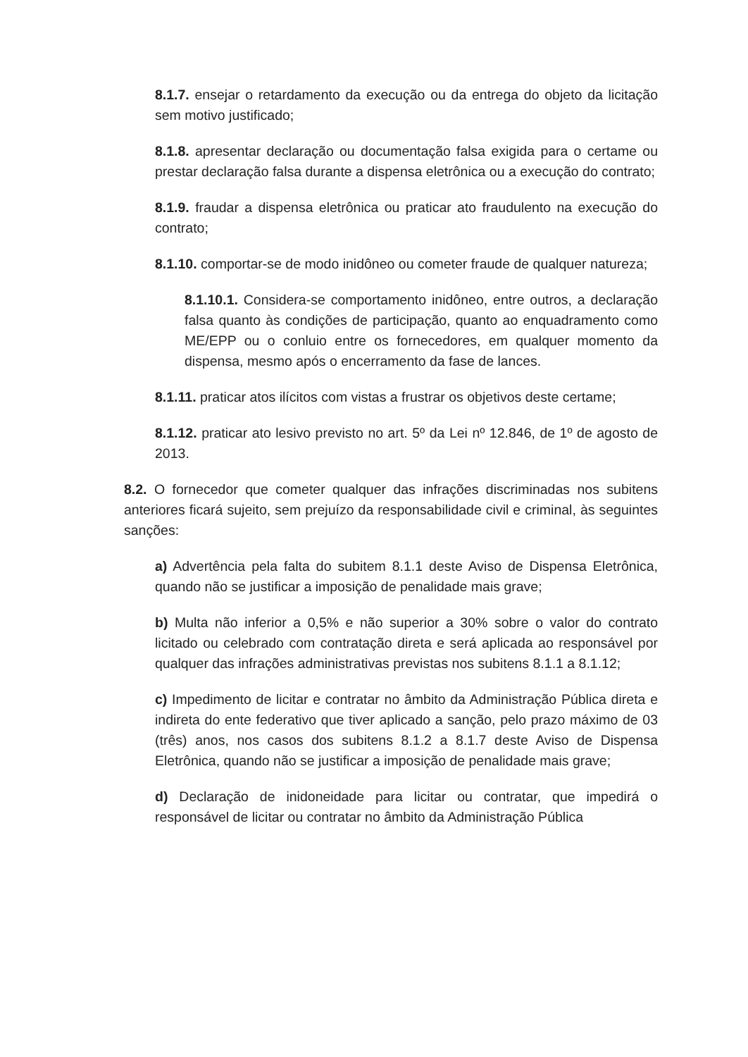8.1.7. ensejar o retardamento da execução ou da entrega do objeto da licitação sem motivo justificado;
8.1.8. apresentar declaração ou documentação falsa exigida para o certame ou prestar declaração falsa durante a dispensa eletrônica ou a execução do contrato;
8.1.9. fraudar a dispensa eletrônica ou praticar ato fraudulento na execução do contrato;
8.1.10. comportar-se de modo inidôneo ou cometer fraude de qualquer natureza;
8.1.10.1. Considera-se comportamento inidôneo, entre outros, a declaração falsa quanto às condições de participação, quanto ao enquadramento como ME/EPP ou o conluio entre os fornecedores, em qualquer momento da dispensa, mesmo após o encerramento da fase de lances.
8.1.11. praticar atos ilícitos com vistas a frustrar os objetivos deste certame;
8.1.12. praticar ato lesivo previsto no art. 5º da Lei nº 12.846, de 1º de agosto de 2013.
8.2. O fornecedor que cometer qualquer das infrações discriminadas nos subitens anteriores ficará sujeito, sem prejuízo da responsabilidade civil e criminal, às seguintes sanções:
a) Advertência pela falta do subitem 8.1.1 deste Aviso de Dispensa Eletrônica, quando não se justificar a imposição de penalidade mais grave;
b) Multa não inferior a 0,5% e não superior a 30% sobre o valor do contrato licitado ou celebrado com contratação direta e será aplicada ao responsável por qualquer das infrações administrativas previstas nos subitens 8.1.1 a 8.1.12;
c) Impedimento de licitar e contratar no âmbito da Administração Pública direta e indireta do ente federativo que tiver aplicado a sanção, pelo prazo máximo de 03 (três) anos, nos casos dos subitens 8.1.2 a 8.1.7 deste Aviso de Dispensa Eletrônica, quando não se justificar a imposição de penalidade mais grave;
d) Declaração de inidoneidade para licitar ou contratar, que impedirá o responsável de licitar ou contratar no âmbito da Administração Pública